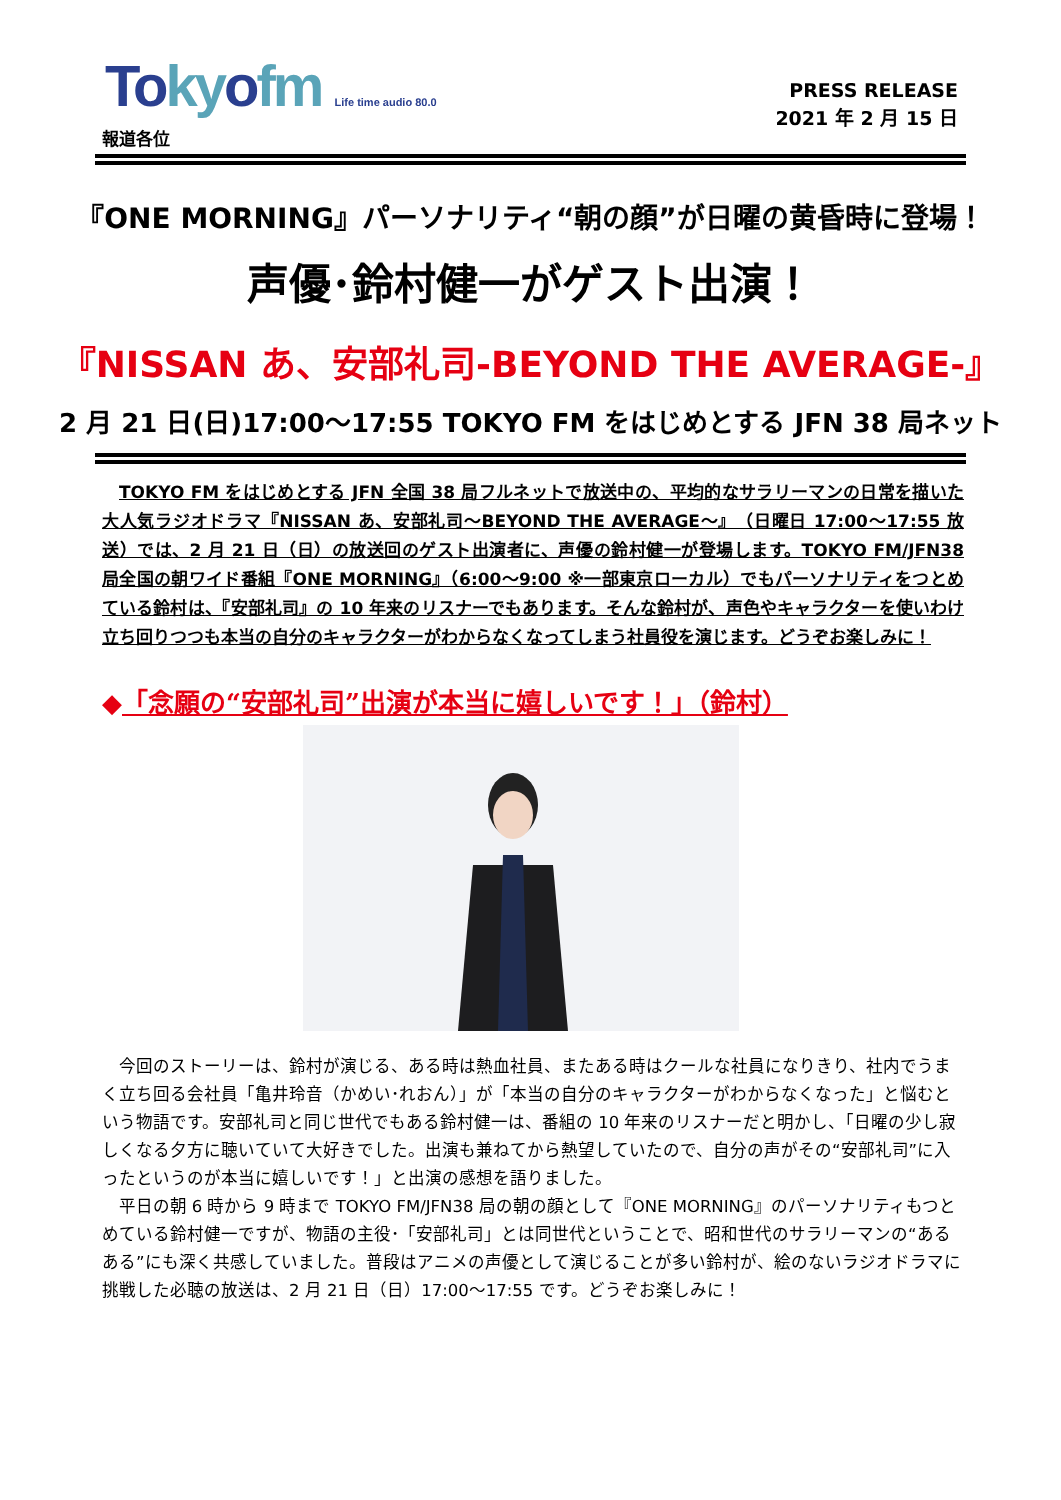Tokyofm Life time audio 80.0
PRESS RELEASE
2021 年 2 月 15 日
報道各位
『ONE MORNING』パーソナリティ“朝の顔”が日曜の黄昏時に登場！
声優･鈴村健一がゲスト出演！
『NISSAN あ、安部礼司-BEYOND THE AVERAGE-』
2 月 21 日(日)17:00～17:55 TOKYO FM をはじめとする JFN 38 局ネット
TOKYO FM をはじめとする JFN 全国 38 局フルネットで放送中の、平均的なサラリーマンの日常を描いた大人気ラジオドラマ『NISSAN あ、安部礼司～BEYOND THE AVERAGE～』（日曜日 17:00～17:55 放送）では、2 月 21 日（日）の放送回のゲスト出演者に、声優の鈴村健一が登場します。TOKYO FM/JFN38 局全国の朝ワイド番組『ONE MORNING』（6:00～9:00 ※一部東京ローカル）でもパーソナリティをつとめている鈴村は、『安部礼司』の 10 年来のリスナーでもあります。そんな鈴村が、声色やキャラクターを使いわけ立ち回りつつも本当の自分のキャラクターがわからなくなってしまう社員役を演じます。どうぞお楽しみに！
◆「念願の“安部礼司”出演が本当に嬉しいです！」（鈴村）
今回のストーリーは、鈴村が演じる、ある時は熱血社員、またある時はクールな社員になりきり、社内でうまく立ち回る会社員「亀井玲音（かめい･れおん）」が「本当の自分のキャラクターがわからなくなった」と悩むという物語です。安部礼司と同じ世代でもある鈴村健一は、番組の 10 年来のリスナーだと明かし、「日曜の少し寂しくなる夕方に聴いていて大好きでした。出演も兼ねてから熱望していたので、自分の声がその“安部礼司”に入ったというのが本当に嬉しいです！」と出演の感想を語りました。
平日の朝 6 時から 9 時まで TOKYO FM/JFN38 局の朝の顔として『ONE MORNING』のパーソナリティもつとめている鈴村健一ですが、物語の主役･「安部礼司」とは同世代ということで、昭和世代のサラリーマンの“あるある”にも深く共感していました。普段はアニメの声優として演じることが多い鈴村が、絵のないラジオドラマに挑戦した必聴の放送は、2 月 21 日（日）17:00～17:55 です。どうぞお楽しみに！